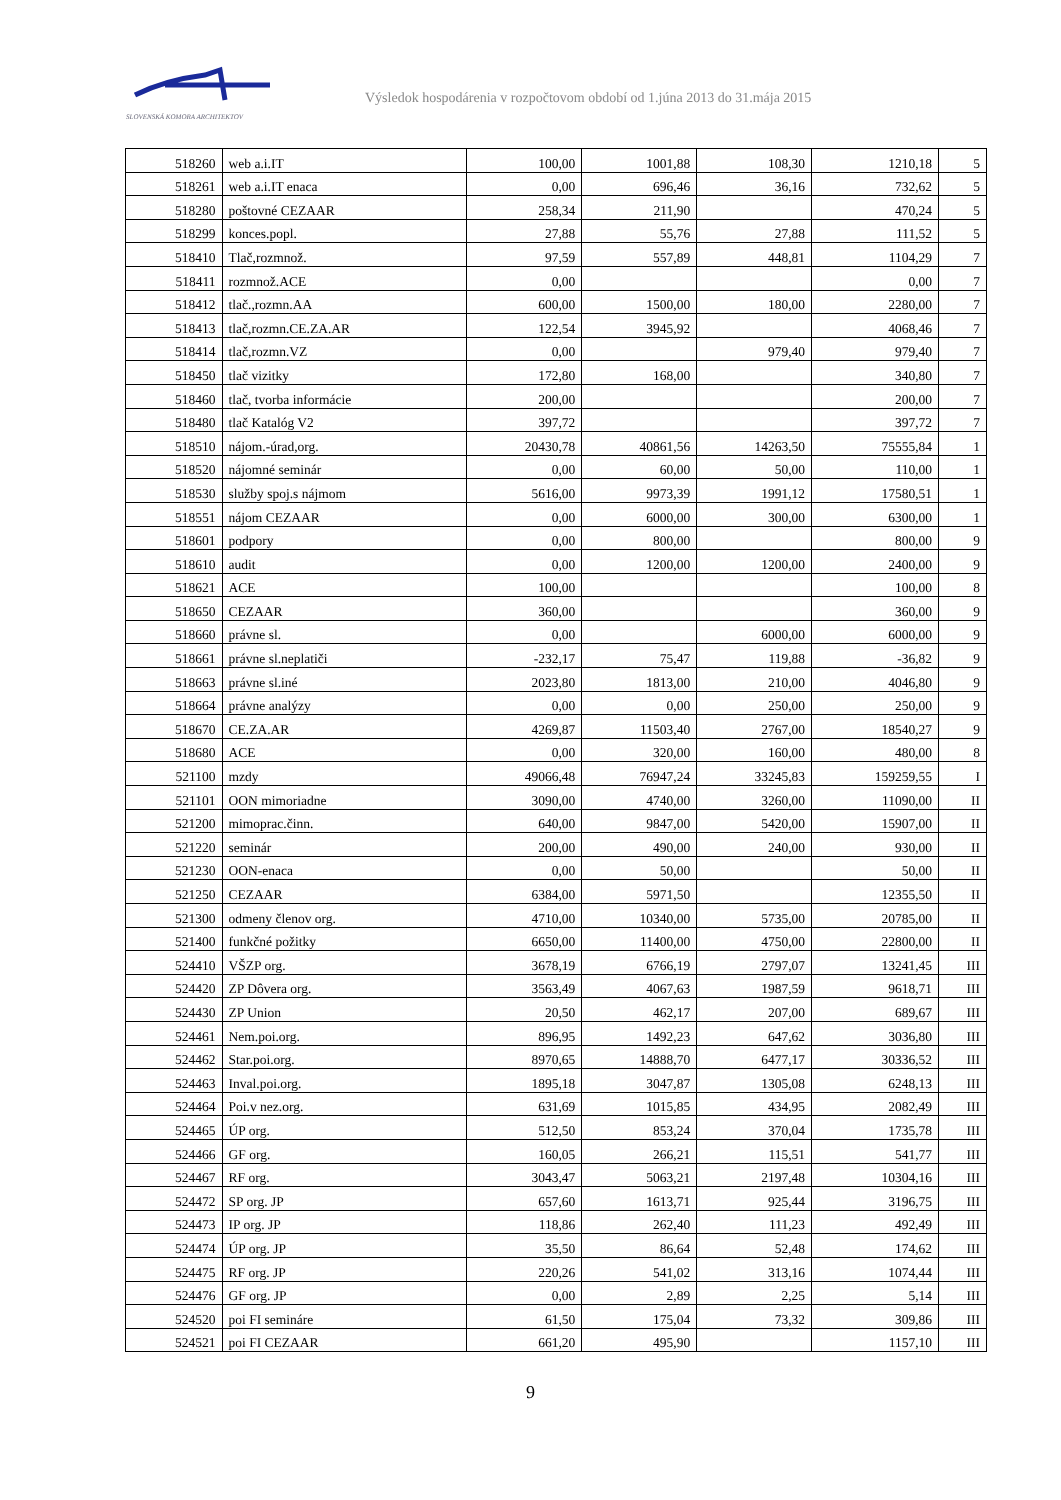SLOVENSKÁ KOMORA ARCHITEKTOV
Výsledok hospodárenia v rozpočtovom období od 1.júna 2013 do 31.mája 2015
| 518260 | web a.i.IT | 100,00 | 1001,88 | 108,30 | 1210,18 | 5 |
| 518261 | web a.i.IT enaca | 0,00 | 696,46 | 36,16 | 732,62 | 5 |
| 518280 | poštovné CEZAAR | 258,34 | 211,90 | | 470,24 | 5 |
| 518299 | konces.popl. | 27,88 | 55,76 | 27,88 | 111,52 | 5 |
| 518410 | Tlač,rozmnož. | 97,59 | 557,89 | 448,81 | 1104,29 | 7 |
| 518411 | rozmnož.ACE | 0,00 | | | 0,00 | 7 |
| 518412 | tlač.,rozmn.AA | 600,00 | 1500,00 | 180,00 | 2280,00 | 7 |
| 518413 | tlač,rozmn.CE.ZA.AR | 122,54 | 3945,92 | | 4068,46 | 7 |
| 518414 | tlač,rozmn.VZ | 0,00 | | 979,40 | 979,40 | 7 |
| 518450 | tlač vizitky | 172,80 | 168,00 | | 340,80 | 7 |
| 518460 | tlač, tvorba informácie | 200,00 | | | 200,00 | 7 |
| 518480 | tlač Katalóg V2 | 397,72 | | | 397,72 | 7 |
| 518510 | nájom.-úrad,org. | 20430,78 | 40861,56 | 14263,50 | 75555,84 | 1 |
| 518520 | nájomné seminár | 0,00 | 60,00 | 50,00 | 110,00 | 1 |
| 518530 | služby spoj.s nájmom | 5616,00 | 9973,39 | 1991,12 | 17580,51 | 1 |
| 518551 | nájom CEZAAR | 0,00 | 6000,00 | 300,00 | 6300,00 | 1 |
| 518601 | podpory | 0,00 | 800,00 | | 800,00 | 9 |
| 518610 | audit | 0,00 | 1200,00 | 1200,00 | 2400,00 | 9 |
| 518621 | ACE | 100,00 | | | 100,00 | 8 |
| 518650 | CEZAAR | 360,00 | | | 360,00 | 9 |
| 518660 | právne sl. | 0,00 | | 6000,00 | 6000,00 | 9 |
| 518661 | právne sl.neplatiči | -232,17 | 75,47 | 119,88 | -36,82 | 9 |
| 518663 | právne sl.iné | 2023,80 | 1813,00 | 210,00 | 4046,80 | 9 |
| 518664 | právne analýzy | 0,00 | 0,00 | 250,00 | 250,00 | 9 |
| 518670 | CE.ZA.AR | 4269,87 | 11503,40 | 2767,00 | 18540,27 | 9 |
| 518680 | ACE | 0,00 | 320,00 | 160,00 | 480,00 | 8 |
| 521100 | mzdy | 49066,48 | 76947,24 | 33245,83 | 159259,55 | I |
| 521101 | OON mimoriadne | 3090,00 | 4740,00 | 3260,00 | 11090,00 | II |
| 521200 | mimoprac.činn. | 640,00 | 9847,00 | 5420,00 | 15907,00 | II |
| 521220 | seminár | 200,00 | 490,00 | 240,00 | 930,00 | II |
| 521230 | OON-enaca | 0,00 | 50,00 | | 50,00 | II |
| 521250 | CEZAAR | 6384,00 | 5971,50 | | 12355,50 | II |
| 521300 | odmeny členov org. | 4710,00 | 10340,00 | 5735,00 | 20785,00 | II |
| 521400 | funkčné požitky | 6650,00 | 11400,00 | 4750,00 | 22800,00 | II |
| 524410 | VŠZP org. | 3678,19 | 6766,19 | 2797,07 | 13241,45 | III |
| 524420 | ZP Dôvera org. | 3563,49 | 4067,63 | 1987,59 | 9618,71 | III |
| 524430 | ZP Union | 20,50 | 462,17 | 207,00 | 689,67 | III |
| 524461 | Nem.poi.org. | 896,95 | 1492,23 | 647,62 | 3036,80 | III |
| 524462 | Star.poi.org. | 8970,65 | 14888,70 | 6477,17 | 30336,52 | III |
| 524463 | Inval.poi.org. | 1895,18 | 3047,87 | 1305,08 | 6248,13 | III |
| 524464 | Poi.v nez.org. | 631,69 | 1015,85 | 434,95 | 2082,49 | III |
| 524465 | ÚP org. | 512,50 | 853,24 | 370,04 | 1735,78 | III |
| 524466 | GF org. | 160,05 | 266,21 | 115,51 | 541,77 | III |
| 524467 | RF org. | 3043,47 | 5063,21 | 2197,48 | 10304,16 | III |
| 524472 | SP org. JP | 657,60 | 1613,71 | 925,44 | 3196,75 | III |
| 524473 | IP org. JP | 118,86 | 262,40 | 111,23 | 492,49 | III |
| 524474 | ÚP org. JP | 35,50 | 86,64 | 52,48 | 174,62 | III |
| 524475 | RF org. JP | 220,26 | 541,02 | 313,16 | 1074,44 | III |
| 524476 | GF org. JP | 0,00 | 2,89 | 2,25 | 5,14 | III |
| 524520 | poi FI semináre | 61,50 | 175,04 | 73,32 | 309,86 | III |
| 524521 | poi FI CEZAAR | 661,20 | 495,90 | | 1157,10 | III |
9